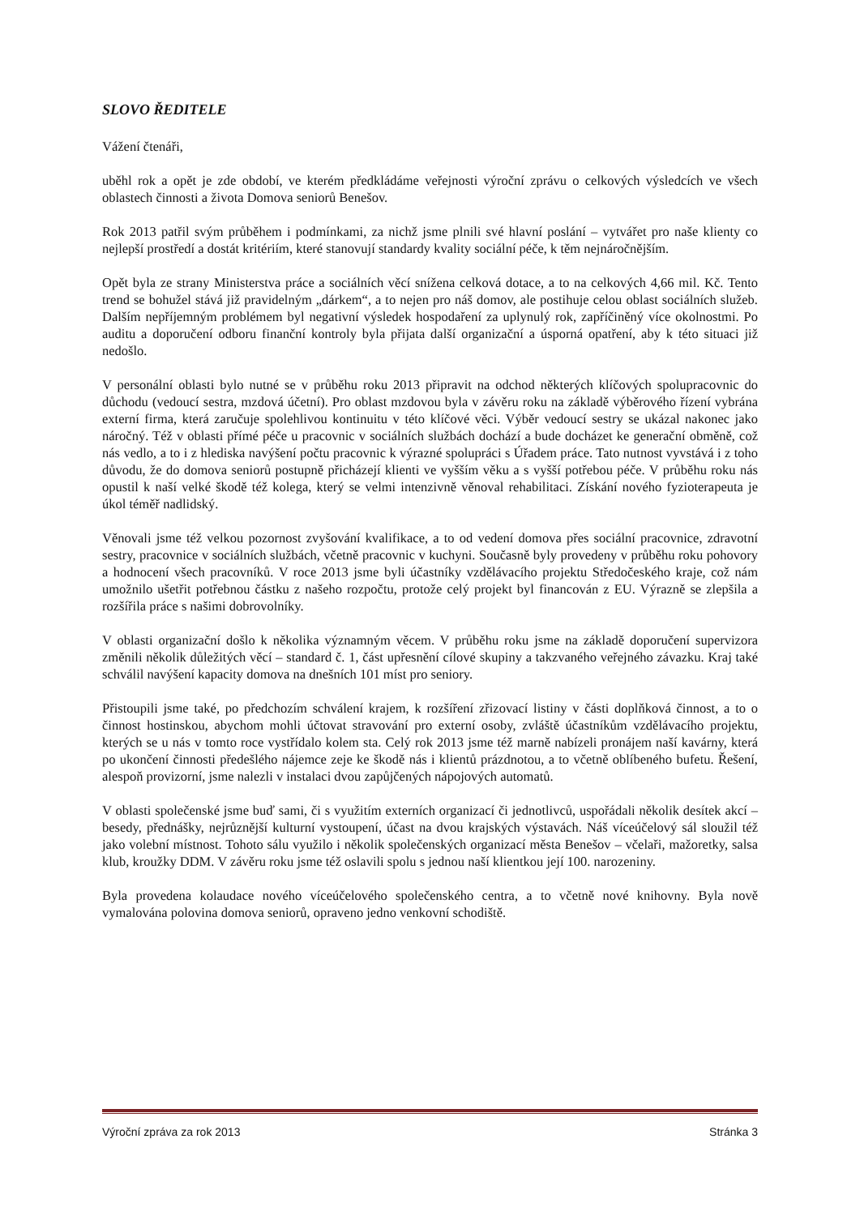SLOVO ŘEDITELE
Vážení čtenáři,
uběhl rok a opět je zde období, ve kterém předkládáme veřejnosti výroční zprávu o celkových výsledcích ve všech oblastech činnosti a života Domova seniorů Benešov.
Rok 2013 patřil svým průběhem i podmínkami, za nichž jsme plnili své hlavní poslání – vytvářet pro naše klienty co nejlepší prostředí a dostát kritériím, které stanovují standardy kvality sociální péče, k těm nejnáročnějším.
Opět byla ze strany Ministerstva práce a sociálních věcí snížena celková dotace, a to na celkových 4,66 mil. Kč. Tento trend se bohužel stává již pravidelným „dárkem“, a to nejen pro náš domov, ale postihuje celou oblast sociálních služeb. Dalším nepříjemným problémem byl negativní výsledek hospodaření za uplynulý rok, zapříčiněný více okolnostmi. Po auditu a doporučení odboru finanční kontroly byla přijata další organizační a úsporná opatření, aby k této situaci již nedošlo.
V personální oblasti bylo nutné se v průběhu roku 2013 připravit na odchod některých klíčových spolupracovnic do důchodu (vedoucí sestra, mzdová účetní). Pro oblast mzdovou byla v závěru roku na základě výběrového řízení vybrána externí firma, která zaručuje spolehlivou kontinuitu v této klíčové věci. Výběr vedoucí sestry se ukázal nakonec jako náročný. Též v oblasti přímé péče u pracovnic v sociálních službách dochází a bude docházet ke generační obměně, což nás vedlo, a to i z hlediska navýšení počtu pracovnic k výrazné spolupráci s Úřadem práce. Tato nutnost vyvstává i z toho důvodu, že do domova seniorů postupně přicházejí klienti ve vyšším věku a s vyšší potřebou péče. V průběhu roku nás opustil k naší velké škodě též kolega, který se velmi intenzivně věnoval rehabilitaci. Získání nového fyzioterapeuta je úkol téměř nadlidský.
Věnovali jsme též velkou pozornost zvyšování kvalifikace, a to od vedení domova přes sociální pracovnice, zdravotní sestry, pracovnice v sociálních službách, včetně pracovnic v kuchyni. Současně byly provedeny v průběhu roku pohovory a hodnocení všech pracovníků. V roce 2013 jsme byli účastníky vzdělávacího projektu Středočeského kraje, což nám umožnilo ušetřit potřebnou částku z našeho rozpočtu, protože celý projekt byl financován z EU. Výrazně se zlepšila a rozšířila práce s našimi dobrovolníky.
V oblasti organizační došlo k několika významným věcem. V průběhu roku jsme na základě doporučení supervizora změnili několik důležitých věcí – standard č. 1, část upřesnění cílové skupiny a takzvaného veřejného závazku. Kraj také schválil navýšení kapacity domova na dnešních 101 míst pro seniory.
Přistoupili jsme také, po předchozím schválení krajem, k rozšíření zřizovací listiny v části doplňková činnost, a to o činnost hostinskou, abychom mohli účtovat stravování pro externí osoby, zvláště účastníkům vzdělávacího projektu, kterých se u nás v tomto roce vystřídalo kolem sta. Celý rok 2013 jsme též marně nabízeli pronájem naší kavárny, která po ukončení činnosti předešlého nájemce zeje ke škodě nás i klientů prázdnotou, a to včetně oblíbeného bufetu. Řešení, alespoň provizorní, jsme nalezli v instalaci dvou zapůjčených nápojových automatů.
V oblasti společenské jsme buď sami, či s využitím externích organizací či jednotlivců, uspořádali několik desítek akcí – besedy, přednášky, nejrůznější kulturní vystoupení, účast na dvou krajských výstavách. Náš víceúčelový sál sloužil též jako volební místnost. Tohoto sálu využilo i několik společenských organizací města Benešov – včelaři, mažoretky, salsa klub, kroužky DDM. V závěru roku jsme též oslavili spolu s jednou naší klientkou její 100. narozeniny.
Byla provedena kolaudace nového víceúčelového společenského centra, a to včetně nové knihovny. Byla nově vymalována polovina domova seniorů, opraveno jedno venkovní schodiště.
Výroční zpráva za rok 2013 Stránka 3